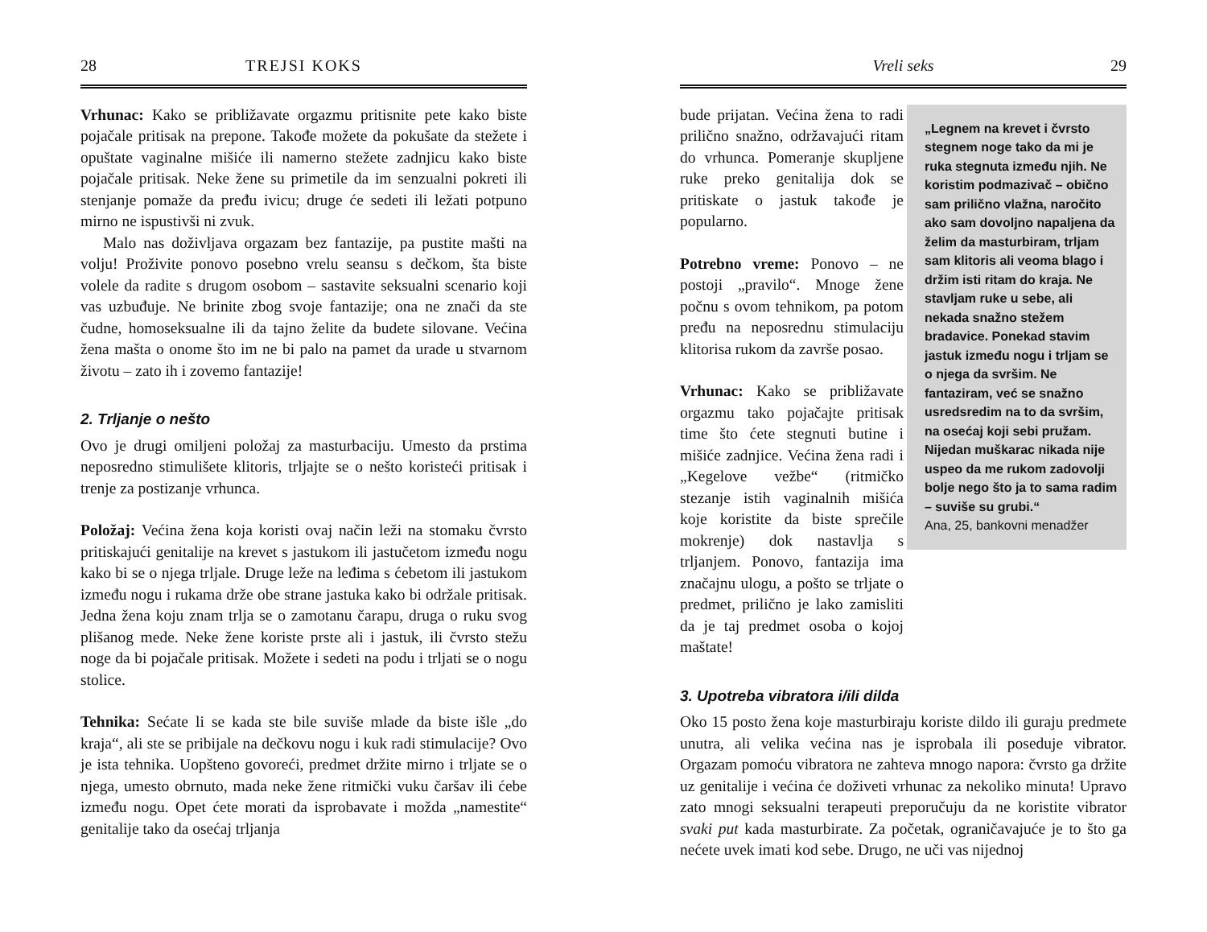28 TREJSI KOKS
Vrhunac: Kako se približavate orgazmu pritisnite pete kako biste pojačale pritisak na prepone. Takođe možete da pokušate da stežete i opuštate vaginalne mišiće ili namerno stežete zadnjicu kako biste pojačale pritisak. Neke žene su primetile da im senzualni pokreti ili stenjanje pomaže da pređu ivicu; druge će sedeti ili ležati potpuno mirno ne ispustivši ni zvuk.
Malo nas doživljava orgazam bez fantazije, pa pustite mašti na volju! Proživite ponovo posebno vrelu seansu s dečkom, šta biste volele da radite s drugom osobom – sastavite seksualni scenario koji vas uzbuđuje. Ne brinite zbog svoje fantazije; ona ne znači da ste čudne, homoseksualne ili da tajno želite da budete silovane. Većina žena mašta o onome što im ne bi palo na pamet da urade u stvarnom životu – zato ih i zovemo fantazije!
2. Trljanje o nešto
Ovo je drugi omiljeni položaj za masturbaciju. Umesto da prstima neposredno stimulišete klitoris, trljajte se o nešto koristeći pritisak i trenje za postizanje vrhunca.
Položaj: Većina žena koja koristi ovaj način leži na stomaku čvrsto pritiskajući genitalije na krevet s jastukom ili jastučetom između nogu kako bi se o njega trljale. Druge leže na leđima s ćebetom ili jastukom između nogu i rukama drže obe strane jastuka kako bi održale pritisak. Jedna žena koju znam trlja se o zamotanu čarapu, druga o ruku svog plišanog mede. Neke žene koriste prste ali i jastuk, ili čvrsto stežu noge da bi pojačale pritisak. Možete i sedeti na podu i trljati se o nogu stolice.
Tehnika: Sećate li se kada ste bile suviše mlade da biste išle „do kraja“, ali ste se pribijale na dečkovu nogu i kuk radi stimulacije? Ovo je ista tehnika. Uopšteno govoreći, predmet držite mirno i trljate se o njega, umesto obrnuto, mada neke žene ritmički vuku čaršav ili ćebe između nogu. Opet ćete morati da isprobavate i možda „namestite“ genitalije tako da osećaj trljanja
Vreli seks 29
bude prijatan. Većina žena to radi prilično snažno, održavajući ritam do vrhunca. Pomeranje skupljene ruke preko genitalija dok se pritiskate o jastuk takođe je popularno.
Potrebno vreme: Ponovo – ne postoji „pravilo“. Mnoge žene počnu s ovom tehnikom, pa potom pređu na neposrednu stimulaciju klitorisa rukom da završe posao.
Vrhunac: Kako se približavate orgazmu tako pojačajte pritisak time što ćete stegnuti butine i mišiće zadnjice. Većina žena radi i „Kegelove vežbe“ (ritmičko stezanje istih vaginalnih mišića koje koristite da biste sprečile mokrenje) dok nastavlja s trljanjem. Ponovo, fantazija ima značajnu ulogu, a pošto se trljate o predmet, prilično je lako zamisliti da je taj predmet osoba o kojoj maštate!
„Legnem na krevet i čvrsto stegnem noge tako da mi je ruka stegnuta između njih. Ne koristim podmazivač – obično sam prilično vlažna, naročito ako sam dovoljno napaljena da želim da masturbiram, trljam sam klitoris ali veoma blago i držim isti ritam do kraja. Ne stavljam ruke u sebe, ali nekada snažno stežem bradavice. Ponekad stavim jastuk između nogu i trljam se o njega da svršim. Ne fantaziram, već se snažno usredsredim na to da svršim, na osećaj koji sebi pružam. Nijedan muškarac nikada nije uspeo da me rukom zadovolji bolje nego što ja to sama radim – suviše su grubi.“
Ana, 25, bankovni menadžer
3. Upotreba vibratora i/ili dilda
Oko 15 posto žena koje masturbiraju koriste dildo ili guraju predmete unutra, ali velika većina nas je isprobala ili poseduje vibrator. Orgazam pomoću vibratora ne zahteva mnogo napora: čvrsto ga držite uz genitalije i većina će doživeti vrhunac za nekoliko minuta! Upravo zato mnogi seksualni terapeuti preporučuju da ne koristite vibrator svaki put kada masturbirate. Za početak, ograničavajuće je to što ga nećete uvek imati kod sebe. Drugo, ne uči vas nijednoj